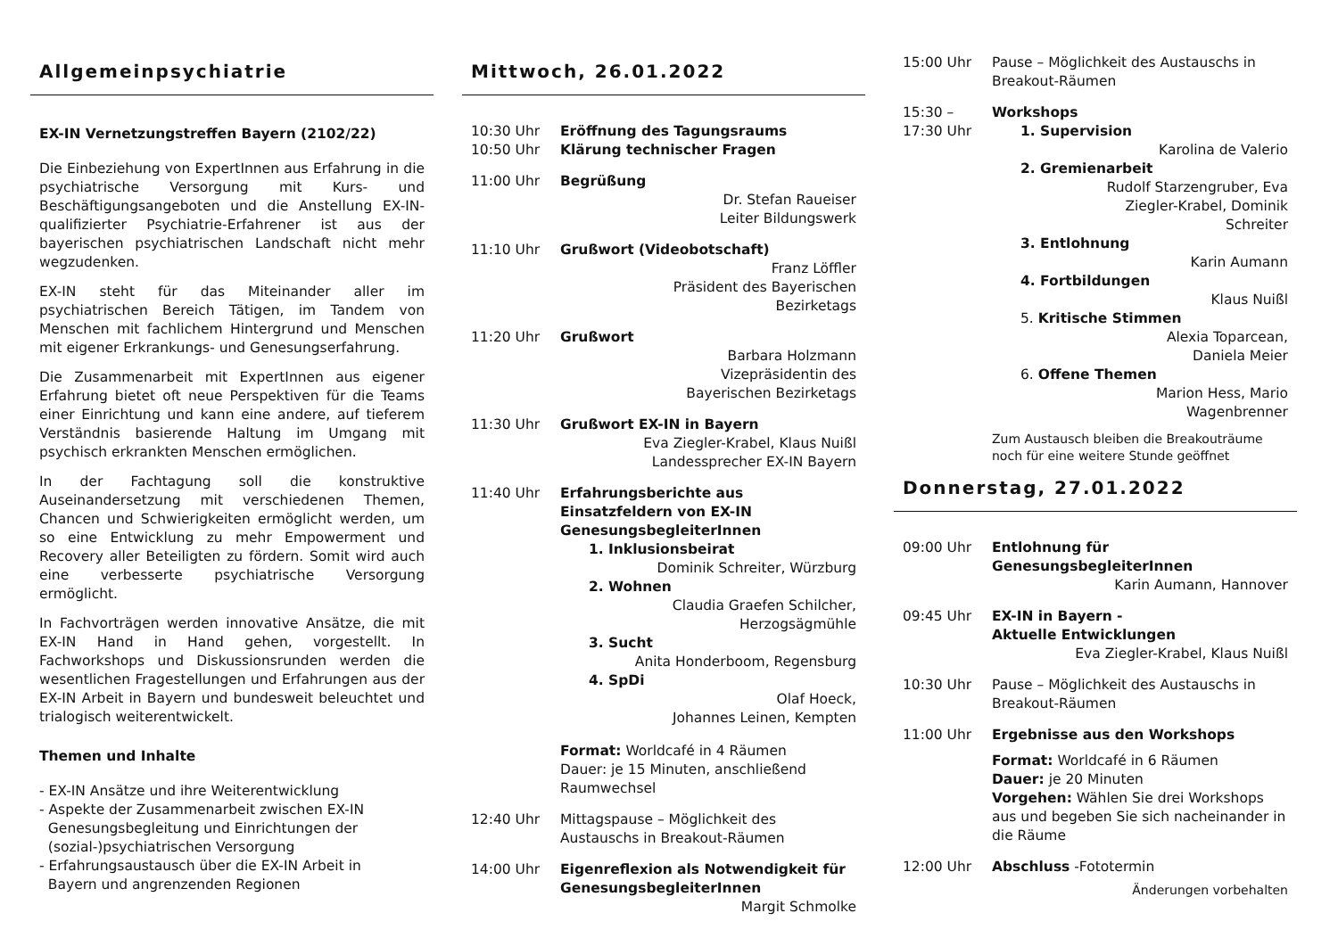Allgemeinpsychiatrie
EX-IN Vernetzungstreffen Bayern (2102/22)
Die Einbeziehung von ExpertInnen aus Erfahrung in die psychiatrische Versorgung mit Kurs- und Beschäftigungsangeboten und die Anstellung EX-IN-qualifizierter Psychiatrie-Erfahrener ist aus der bayerischen psychiatrischen Landschaft nicht mehr wegzudenken.
EX-IN steht für das Miteinander aller im psychiatrischen Bereich Tätigen, im Tandem von Menschen mit fachlichem Hintergrund und Menschen mit eigener Erkrankungs- und Genesungserfahrung.
Die Zusammenarbeit mit ExpertInnen aus eigener Erfahrung bietet oft neue Perspektiven für die Teams einer Einrichtung und kann eine andere, auf tieferem Verständnis basierende Haltung im Umgang mit psychisch erkrankten Menschen ermöglichen.
In der Fachtagung soll die konstruktive Auseinandersetzung mit verschiedenen Themen, Chancen und Schwierigkeiten ermöglicht werden, um so eine Entwicklung zu mehr Empowerment und Recovery aller Beteiligten zu fördern. Somit wird auch eine verbesserte psychiatrische Versorgung ermöglicht.
In Fachvorträgen werden innovative Ansätze, die mit EX-IN Hand in Hand gehen, vorgestellt. In Fachworkshops und Diskussionsrunden werden die wesentlichen Fragestellungen und Erfahrungen aus der EX-IN Arbeit in Bayern und bundesweit beleuchtet und trialogisch weiterentwickelt.
Themen und Inhalte
- EX-IN Ansätze und ihre Weiterentwicklung
- Aspekte der Zusammenarbeit zwischen EX-IN
Genesungsbegleitung und Einrichtungen der
(sozial-)psychiatrischen Versorgung
- Erfahrungsaustausch über die EX-IN Arbeit in
Bayern und angrenzenden Regionen
Mittwoch, 26.01.2022
10:30 Uhr
10:50 Uhr
Eröffnung des Tagungsraums
Klärung technischer Fragen
11:00 Uhr Begrüßung
Dr. Stefan Raueiser
Leiter Bildungswerk
11:10 Uhr Grußwort (Videobotschaft)
Franz Löffler
Präsident des Bayerischen
Bezirketags
11:20 Uhr Grußwort
Barbara Holzmann
Vizepräsidentin des
Bayerischen Bezirketags
11:30 Uhr Grußwort EX-IN in Bayern
Eva Ziegler-Krabel, Klaus Nuißl
Landessprecher EX-IN Bayern
11:40 Uhr Erfahrungsberichte aus Einsatzfeldern von EX-IN GenesungsbegleiterInnen
1. Inklusionsbeirat
Dominik Schreiter, Würzburg
2. Wohnen
Claudia Graefen Schilcher,
Herzogsägmühle
3. Sucht
Anita Honderboom, Regensburg
4. SpDi
Olaf Hoeck,
Johannes Leinen, Kempten
Format: Worldcafé in 4 Räumen
Dauer: je 15 Minuten, anschließend Raumwechsel
12:40 Uhr Mittagspause – Möglichkeit des Austauschs in Breakout-Räumen
14:00 Uhr Eigenreflexion als Notwendigkeit für GenesungsbegleiterInnen
Margit Schmolke
15:00 Uhr Pause – Möglichkeit des Austauschs in Breakout-Räumen
15:30 –
17:30 Uhr
Workshops
1. Supervision
Karolina de Valerio
2. Gremienarbeit
Rudolf Starzengruber, Eva
Ziegler-Krabel, Dominik
Schreiter
3. Entlohnung
Karin Aumann
4. Fortbildungen
Klaus Nuißl
5. Kritische Stimmen
Alexia Toparcean,
Daniela Meier
6. Offene Themen
Marion Hess, Mario
Wagenbrenner
Zum Austausch bleiben die Breakouträume noch für eine weitere Stunde geöffnet
Donnerstag, 27.01.2022
09:00 Uhr Entlohnung für GenesungsbegleiterInnen
Karin Aumann, Hannover
09:45 Uhr EX-IN in Bayern -
Aktuelle Entwicklungen
Eva Ziegler-Krabel, Klaus Nuißl
10:30 Uhr Pause – Möglichkeit des Austauschs in Breakout-Räumen
11:00 Uhr Ergebnisse aus den Workshops
Format: Worldcafé in 6 Räumen
Dauer: je 20 Minuten
Vorgehen: Wählen Sie drei Workshops aus und begeben Sie sich nacheinander in die Räume
12:00 Uhr Abschluss -Fototermin
Änderungen vorbehalten